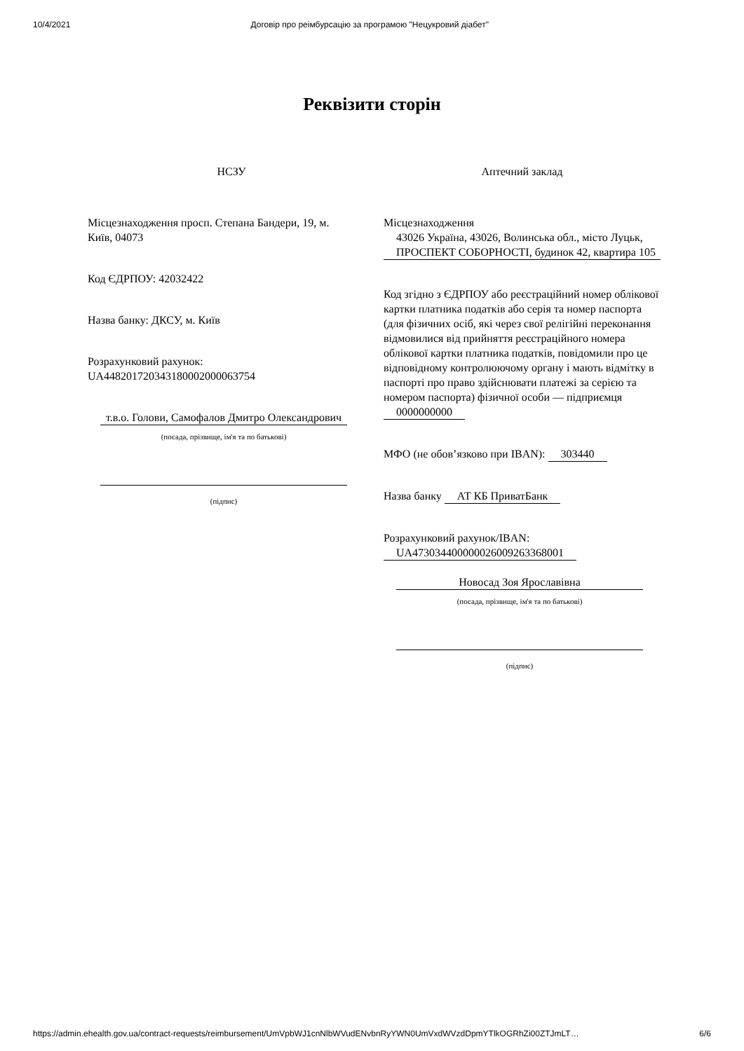10/4/2021 Договір про реімбурсацію за програмою "Нецукровий діабет"
Реквізити сторін
НСЗУ
Місцезнаходження просп. Степана Бандери, 19, м. Київ, 04073
Код ЄДРПОУ: 42032422
Назва банку: ДКСУ, м. Київ
Розрахунковий рахунок: UA448201720343180002000063754
т.в.о. Голови, Самофалов Дмитро Олександрович
(посада, прізвище, ім'я та по батькові)
(підпис)
Аптечний заклад
Місцезнаходження
43026 Україна, 43026, Волинська обл., місто Луцьк, ПРОСПЕКТ СОБОРНОСТІ, будинок 42, квартира 105
Код згідно з ЄДРПОУ або реєстраційний номер облікової картки платника податків або серія та номер паспорта (для фізичних осіб, які через свої релігійні переконання відмовилися від прийняття реєстраційного номера облікової картки платника податків, повідомили про це відповідному контролюючому органу і мають відмітку в паспорті про право здійснювати платежі за серією та номером паспорта) фізичної особи — підприємця
0000000000
МФО (не обов’язково при IBAN): 303440
Назва банку АТ КБ ПриватБанк
Розрахунковий рахунок/IBAN:
UA473034400000026009263368001
Новосад Зоя Ярославівна
(посада, прізвище, ім'я та по батькові)
(підпис)
https://admin.ehealth.gov.ua/contract-requests/reimbursement/UmVpbWJ1cnNlbWVudENvbnRyYWN0UmVxdWVzdDpmYTlkOGRhZi00ZTJmLT… 6/6